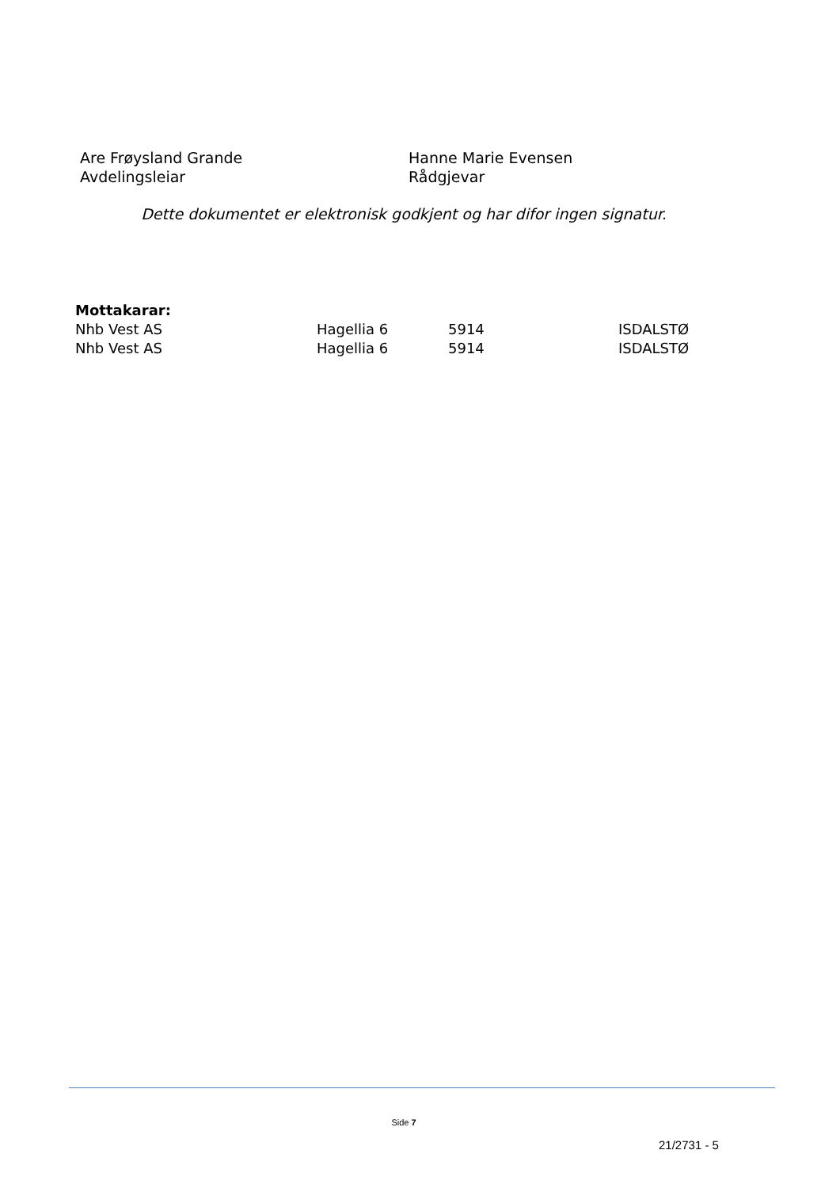Are Frøysland Grande
Avdelingsleiar
Hanne Marie Evensen
Rådgjevar
Dette dokumentet er elektronisk godkjent og har difor ingen signatur.
Mottakarar:
| Nhb Vest AS | Hagellia 6 | 5914 | ISDALSTØ |
| Nhb Vest AS | Hagellia 6 | 5914 | ISDALSTØ |
Side 7
21/2731 - 5